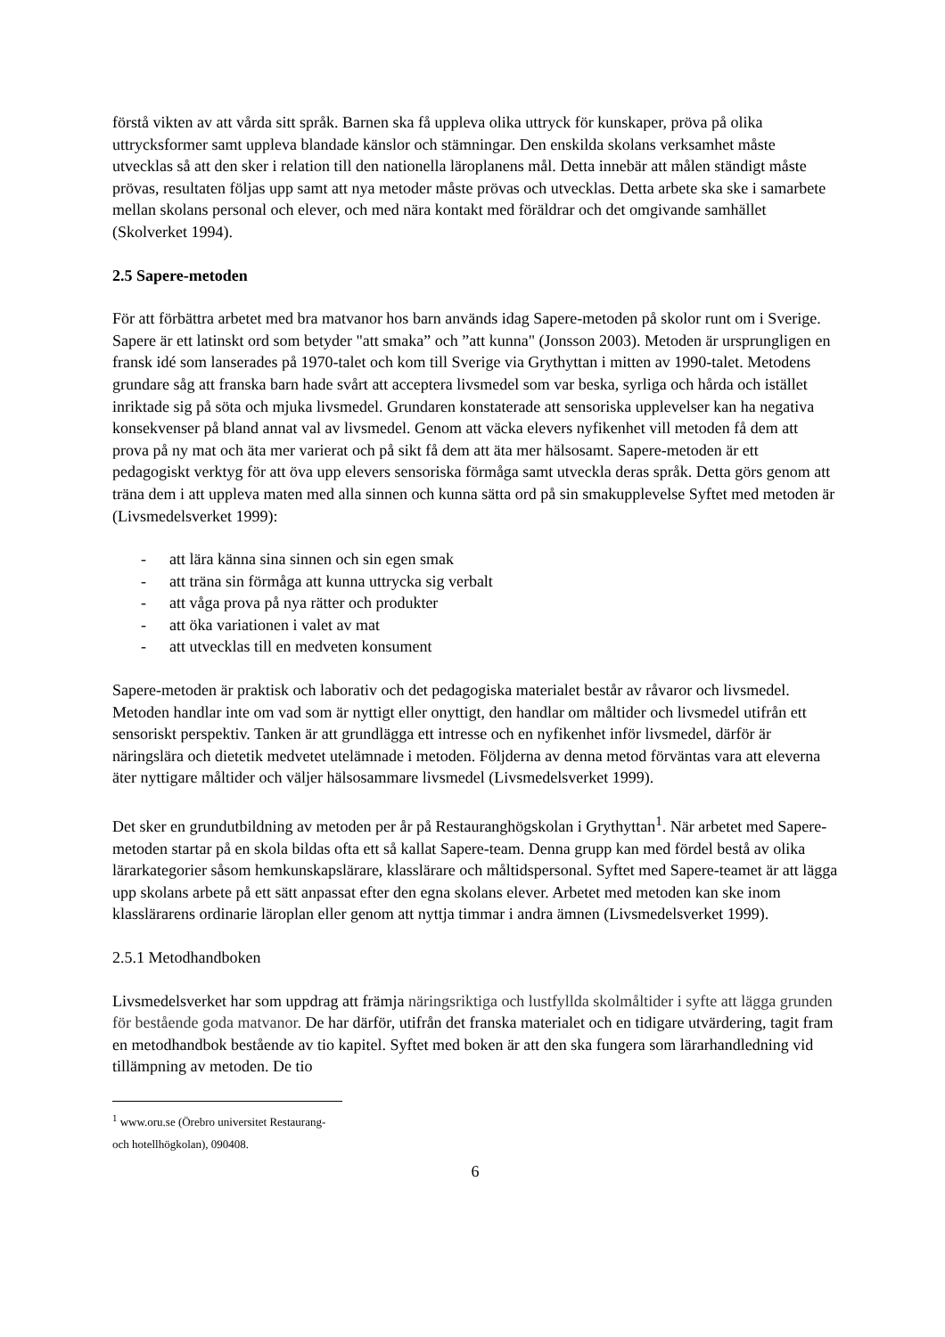förstå vikten av att vårda sitt språk. Barnen ska få uppleva olika uttryck för kunskaper, pröva på olika uttrycksformer samt uppleva blandade känslor och stämningar. Den enskilda skolans verksamhet måste utvecklas så att den sker i relation till den nationella läroplanens mål. Detta innebär att målen ständigt måste prövas, resultaten följas upp samt att nya metoder måste prövas och utvecklas. Detta arbete ska ske i samarbete mellan skolans personal och elever, och med nära kontakt med föräldrar och det omgivande samhället (Skolverket 1994).
2.5 Sapere-metoden
För att förbättra arbetet med bra matvanor hos barn används idag Sapere-metoden på skolor runt om i Sverige. Sapere är ett latinskt ord som betyder "att smaka” och ”att kunna" (Jonsson 2003). Metoden är ursprungligen en fransk idé som lanserades på 1970-talet och kom till Sverige via Grythyttan i mitten av 1990-talet. Metodens grundare såg att franska barn hade svårt att acceptera livsmedel som var beska, syrliga och hårda och istället inriktade sig på söta och mjuka livsmedel. Grundaren konstaterade att sensoriska upplevelser kan ha negativa konsekvenser på bland annat val av livsmedel. Genom att väcka elevers nyfikenhet vill metoden få dem att prova på ny mat och äta mer varierat och på sikt få dem att äta mer hälsosamt. Sapere-metoden är ett pedagogiskt verktyg för att öva upp elevers sensoriska förmåga samt utveckla deras språk. Detta görs genom att träna dem i att uppleva maten med alla sinnen och kunna sätta ord på sin smakupplevelse Syftet med metoden är (Livsmedelsverket 1999):
- att lära känna sina sinnen och sin egen smak
- att träna sin förmåga att kunna uttrycka sig verbalt
- att våga prova på nya rätter och produkter
- att öka variationen i valet av mat
- att utvecklas till en medveten konsument
Sapere-metoden är praktisk och laborativ och det pedagogiska materialet består av råvaror och livsmedel. Metoden handlar inte om vad som är nyttigt eller onyttigt, den handlar om måltider och livsmedel utifrån ett sensoriskt perspektiv. Tanken är att grundlägga ett intresse och en nyfikenhet inför livsmedel, därför är näringslära och dietetik medvetet utelämnade i metoden. Följderna av denna metod förväntas vara att eleverna äter nyttigare måltider och väljer hälsosammare livsmedel (Livsmedelsverket 1999).
Det sker en grundutbildning av metoden per år på Restauranghögskolan i Grythyttan<sup>1</sup>. När arbetet med Sapere-metoden startar på en skola bildas ofta ett så kallat Sapere-team. Denna grupp kan med fördel bestå av olika lärarkategorier såsom hemkunskapslärare, klasslärare och måltidspersonal. Syftet med Sapere-teamet är att lägga upp skolans arbete på ett sätt anpassat efter den egna skolans elever. Arbetet med metoden kan ske inom klasslärarens ordinarie läroplan eller genom att nyttja timmar i andra ämnen (Livsmedelsverket 1999).
2.5.1 Metodhandboken
Livsmedelsverket har som uppdrag att främja näringsriktiga och lustfyllda skolmåltider i syfte att lägga grunden för bestående goda matvanor. De har därför, utifrån det franska materialet och en tidigare utvärdering, tagit fram en metodhandbok bestående av tio kapitel. Syftet med boken är att den ska fungera som lärarhandledning vid tillämpning av metoden. De tio
<sup>1</sup> www.oru.se (Örebro universitet Restaurang- och hotellhögkolan), 090408.
6